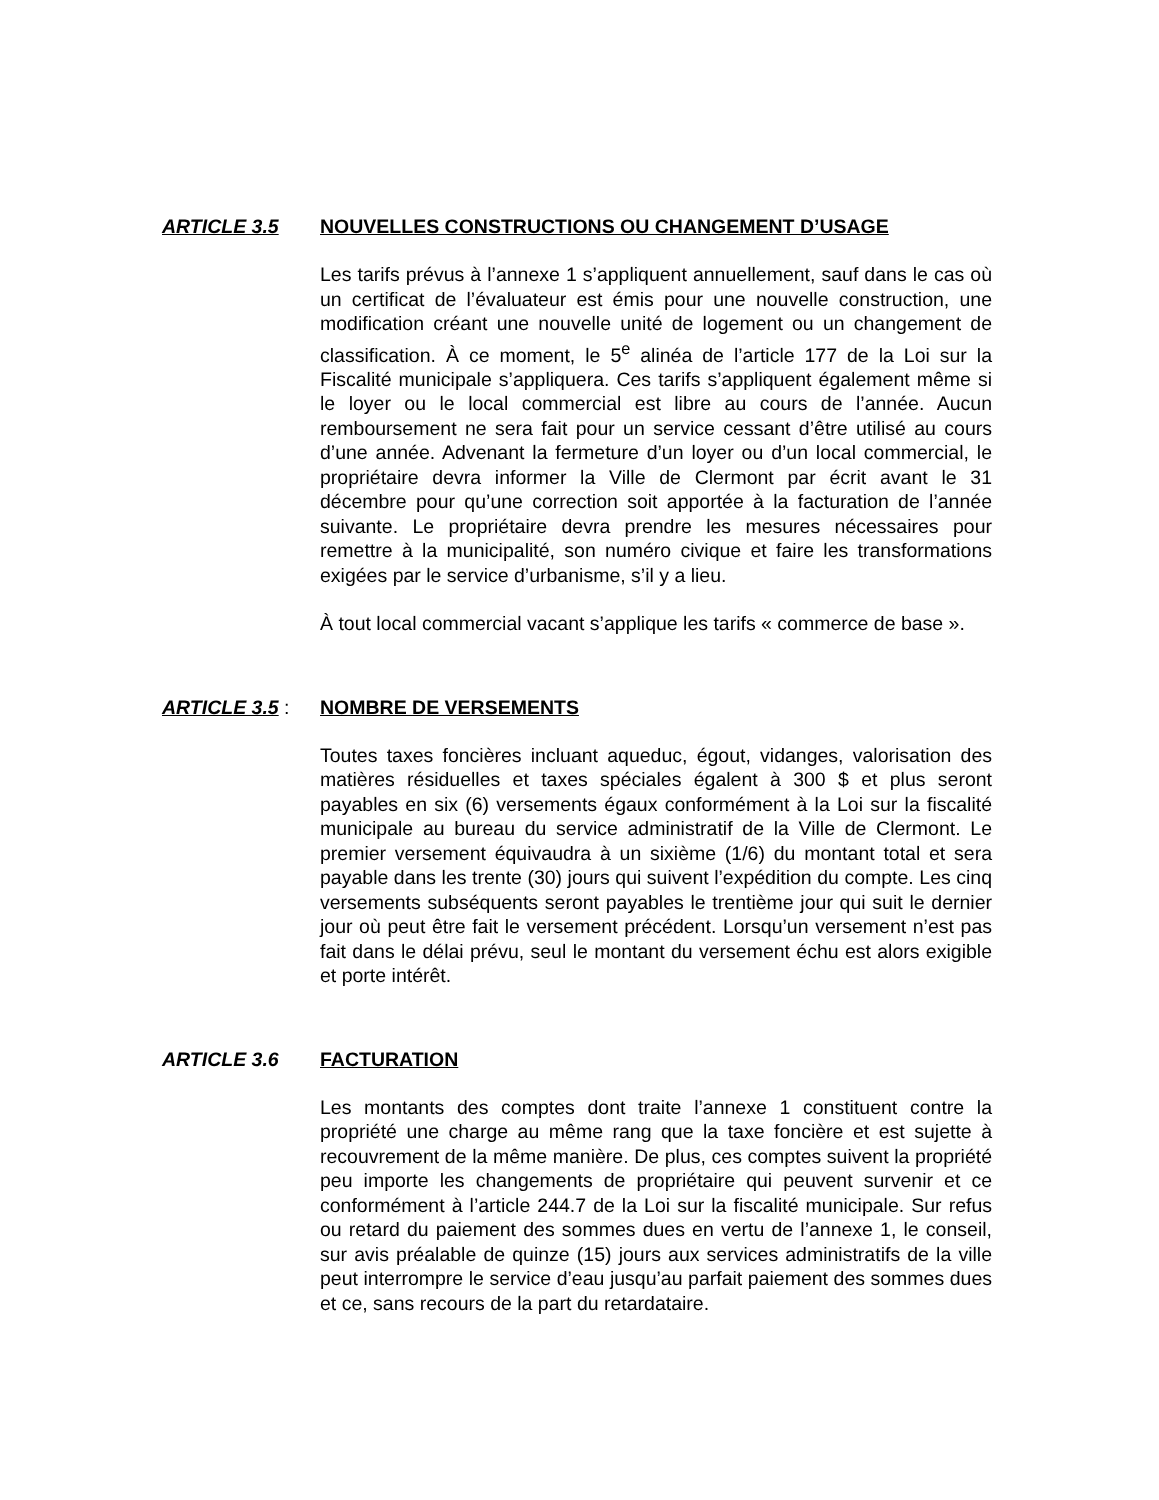ARTICLE 3.5 NOUVELLES CONSTRUCTIONS OU CHANGEMENT D’USAGE
Les tarifs prévus à l’annexe 1 s’appliquent annuellement, sauf dans le cas où un certificat de l’évaluateur est émis pour une nouvelle construction, une modification créant une nouvelle unité de logement ou un changement de classification. À ce moment, le 5<sup>e</sup> alinéa de l’article 177 de la Loi sur la Fiscalité municipale s’appliquera. Ces tarifs s’appliquent également même si le loyer ou le local commercial est libre au cours de l’année. Aucun remboursement ne sera fait pour un service cessant d’être utilisé au cours d’une année. Advenant la fermeture d’un loyer ou d’un local commercial, le propriétaire devra informer la Ville de Clermont par écrit avant le 31 décembre pour qu’une correction soit apportée à la facturation de l’année suivante. Le propriétaire devra prendre les mesures nécessaires pour remettre à la municipalité, son numéro civique et faire les transformations exigées par le service d’urbanisme, s’il y a lieu.
À tout local commercial vacant s’applique les tarifs « commerce de base ».
ARTICLE 3.5 : NOMBRE DE VERSEMENTS
Toutes taxes foncières incluant aqueduc, égout, vidanges, valorisation des matières résiduelles et taxes spéciales égalent à 300 $ et plus seront payables en six (6) versements égaux conformément à la Loi sur la fiscalité municipale au bureau du service administratif de la Ville de Clermont. Le premier versement équivaudra à un sixième (1/6) du montant total et sera payable dans les trente (30) jours qui suivent l’expédition du compte. Les cinq versements subséquents seront payables le trentième jour qui suit le dernier jour où peut être fait le versement précédent. Lorsqu’un versement n’est pas fait dans le délai prévu, seul le montant du versement échu est alors exigible et porte intérêt.
ARTICLE 3.6 FACTURATION
Les montants des comptes dont traite l’annexe 1 constituent contre la propriété une charge au même rang que la taxe foncière et est sujette à recouvrement de la même manière. De plus, ces comptes suivent la propriété peu importe les changements de propriétaire qui peuvent survenir et ce conformément à l’article 244.7 de la Loi sur la fiscalité municipale. Sur refus ou retard du paiement des sommes dues en vertu de l’annexe 1, le conseil, sur avis préalable de quinze (15) jours aux services administratifs de la ville peut interrompre le service d’eau jusqu’au parfait paiement des sommes dues et ce, sans recours de la part du retardataire.